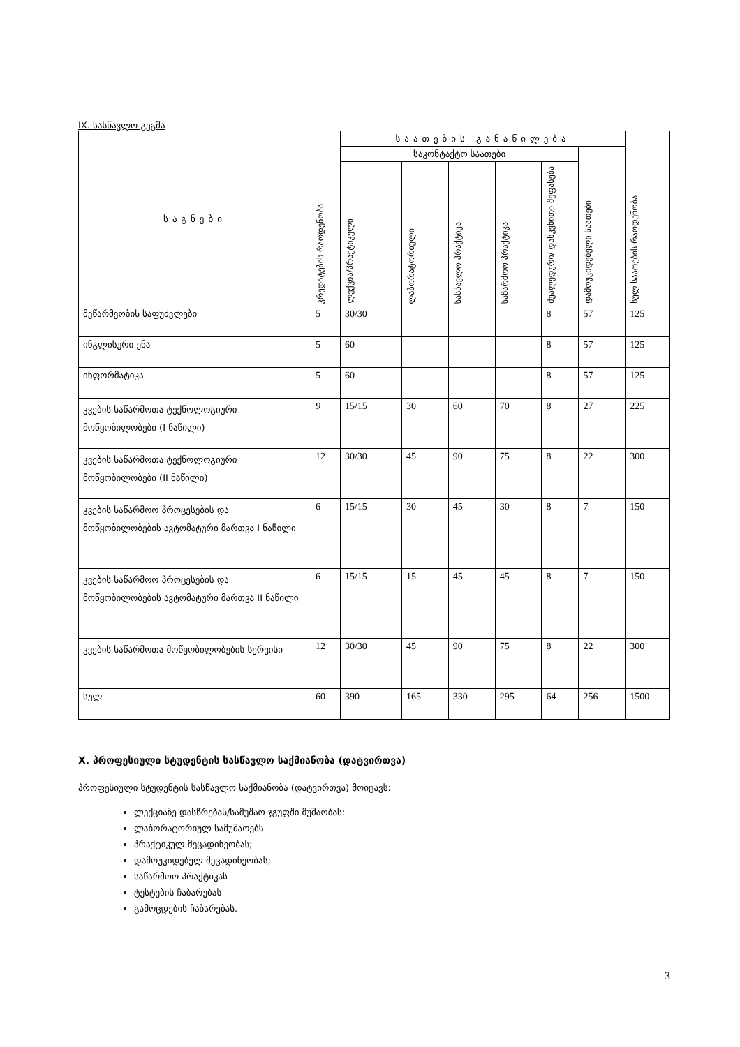IX. სასწავლო გეგმა
| საგნები | კრედიტების რაოდენობა | საათების განაწილება | | | | | | სულ საათების რაოდენობა |
| --- | --- | --- | --- | --- | --- | --- | --- | --- |
| | | საკონტაქტო საათები | | | | | დამოუკიდებელი საათები | |
| | | ლექცია/პრაქტიკული | ლაბორატორიული | სასწავლო პრაქტიკა | საწარმოო პრაქტიკა | შუალედური/ დასკვნითი შეფასება | | |
| მეწარმეობის საფუძვლები | 5 | 30/30 | | | | 8 | 57 | 125 |
| ინგლისური ენა | 5 | 60 | | | | 8 | 57 | 125 |
| ინფორმატიკა | 5 | 60 | | | | 8 | 57 | 125 |
| კვების საწარმოთა ტექნოლოგიური მოწყობილობები (I ნაწილი) | 9 | 15/15 | 30 | 60 | 70 | 8 | 27 | 225 |
| კვების საწარმოთა ტექნოლოგიური მოწყობილობები (II ნაწილი) | 12 | 30/30 | 45 | 90 | 75 | 8 | 22 | 300 |
| კვების საწარმოო პროცესების და მოწყობილობების ავტომატური მართვა I ნაწილი | 6 | 15/15 | 30 | 45 | 30 | 8 | 7 | 150 |
| კვების საწარმოო პროცესების და მოწყობილობების ავტომატური მართვა II ნაწილი | 6 | 15/15 | 15 | 45 | 45 | 8 | 7 | 150 |
| კვების საწარმოთა მოწყობილობების სერვისი | 12 | 30/30 | 45 | 90 | 75 | 8 | 22 | 300 |
| სულ | 60 | 390 | 165 | 330 | 295 | 64 | 256 | 1500 |
X. პროფესიული სტუდენტის სასწავლო საქმიანობა (დატვირთვა)
პროფესიული სტუდენტის სასწავლო საქმიანობა (დატვირთვა) მოიცავს:
ლექციაზე დასწრებას/სამუშაო ჯგუფში მუშაობას;
ლაბორატორიულ სამუშაოებს
პრაქტიკულ მეცადინეობას;
დამოუკიდებელ მეცადინეობას;
საწარმოო პრაქტიკას
ტესტების ჩაბარებას
გამოცდების ჩაბარებას.
3